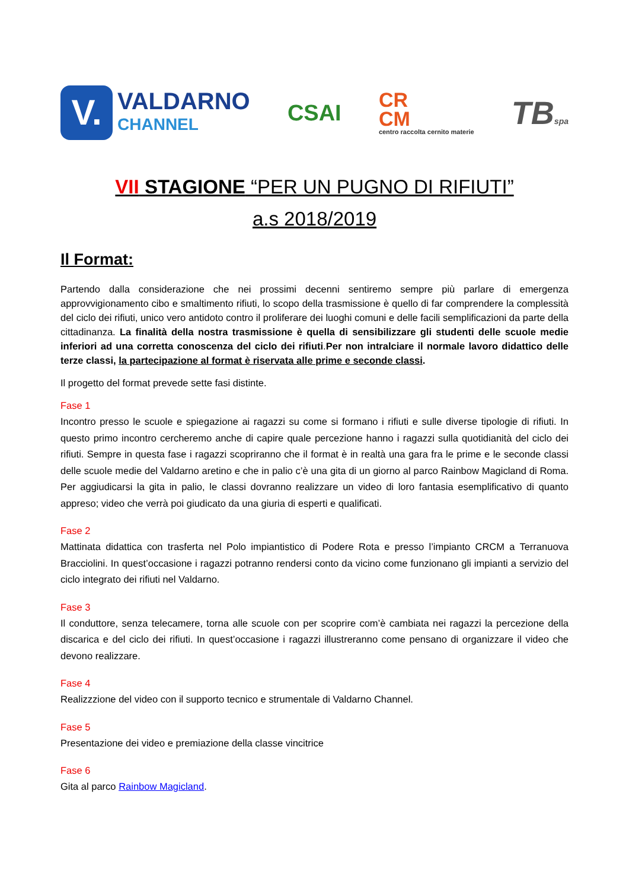V.
VALDARNO
CHANNEL
CSAI
CR
CM
centro raccolta cernito materie
TBspa
VII STAGIONE “PER UN PUGNO DI RIFIUTI”
a.s 2018/2019
Il Format:
Partendo dalla considerazione che nei prossimi decenni sentiremo sempre più parlare di emergenza approvvigionamento cibo e smaltimento rifiuti, lo scopo della trasmissione è quello di far comprendere la complessità del ciclo dei rifiuti, unico vero antidoto contro il proliferare dei luoghi comuni e delle facili semplificazioni da parte della cittadinanza. La finalità della nostra trasmissione è quella di sensibilizzare gli studenti delle scuole medie inferiori ad una corretta conoscenza del ciclo dei rifiuti.Per non intralciare il normale lavoro didattico delle terze classi, la partecipazione al format è riservata alle prime e seconde classi.
Il progetto del format prevede sette fasi distinte.
Fase 1
Incontro presso le scuole e spiegazione ai ragazzi su come si formano i rifiuti e sulle diverse tipologie di rifiuti. In questo primo incontro cercheremo anche di capire quale percezione hanno i ragazzi sulla quotidianità del ciclo dei rifiuti. Sempre in questa fase i ragazzi scopriranno che il format è in realtà una gara fra le prime e le seconde classi delle scuole medie del Valdarno aretino e che in palio c’è una gita di un giorno al parco Rainbow Magicland di Roma. Per aggiudicarsi la gita in palio, le classi dovranno realizzare un video di loro fantasia esemplificativo di quanto appreso; video che verrà poi giudicato da una giuria di esperti e qualificati.
Fase 2
Mattinata didattica con trasferta nel Polo impiantistico di Podere Rota e presso l’impianto CRCM a Terranuova Bracciolini. In quest’occasione i ragazzi potranno rendersi conto da vicino come funzionano gli impianti a servizio del ciclo integrato dei rifiuti nel Valdarno.
Fase 3
Il conduttore, senza telecamere, torna alle scuole con per scoprire com’è cambiata nei ragazzi la percezione della discarica e del ciclo dei rifiuti. In quest’occasione i ragazzi illustreranno come pensano di organizzare il video che devono realizzare.
Fase 4
Realizzzione del video con il supporto tecnico e strumentale di Valdarno Channel.
Fase 5
Presentazione dei video e premiazione della classe vincitrice
Fase 6
Gita al parco Rainbow Magicland.